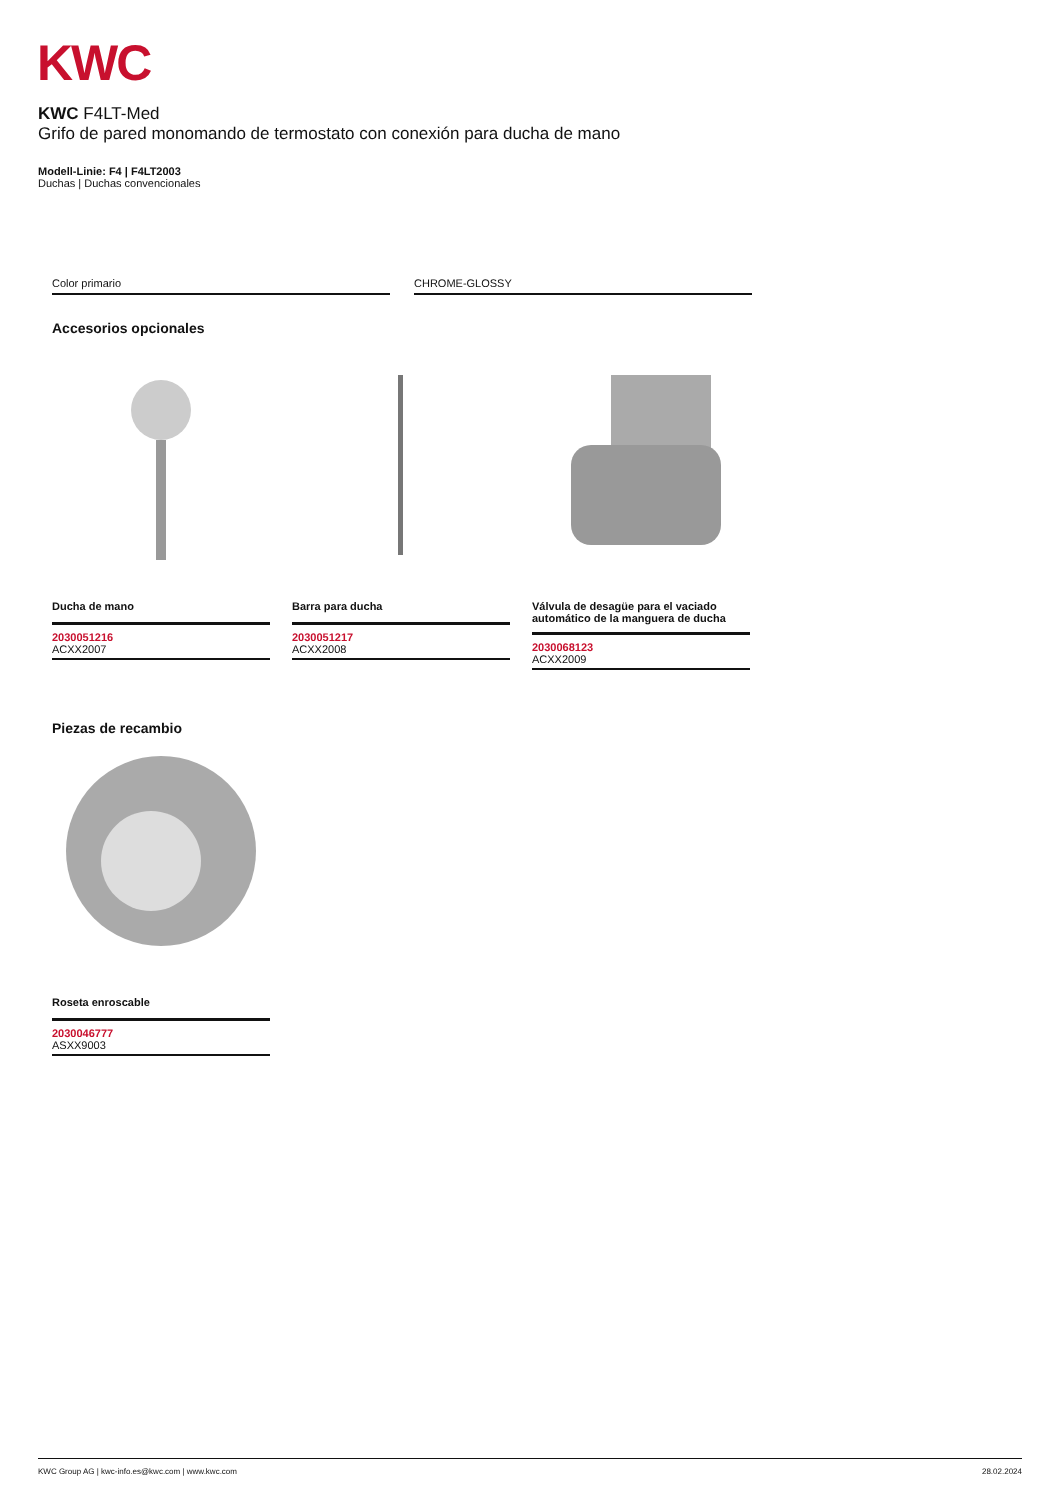KWC
KWC F4LT-Med
Grifo de pared monomando de termostato con conexión para ducha de mano
Modell-Linie: F4 | F4LT2003
Duchas | Duchas convencionales
Color primario CHROME-GLOSSY
Accesorios opcionales
Ducha de mano
2030051216
ACXX2007
Barra para ducha
2030051217
ACXX2008
Válvula de desagüe para el vaciado automático de la manguera de ducha
2030068123
ACXX2009
Piezas de recambio
Roseta enroscable
2030046777
ASXX9003
KWC Group AG | kwc-info.es@kwc.com | www.kwc.com 28.02.2024